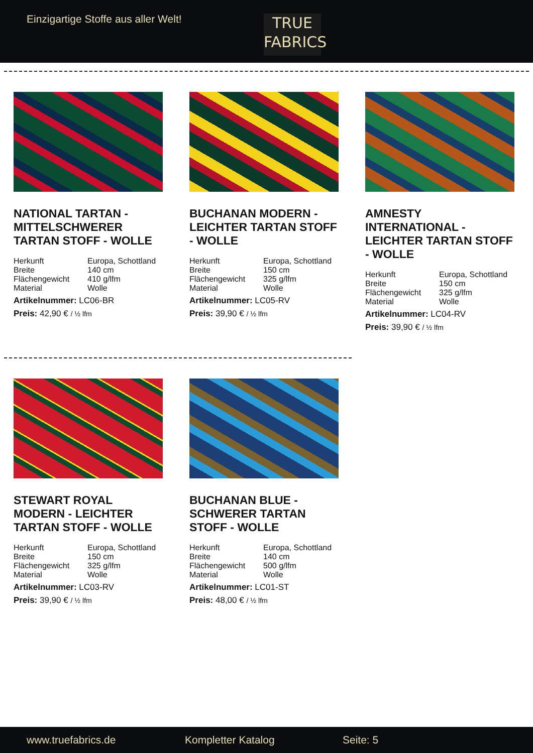Einzigartige Stoffe aus aller Welt!
TRUE
FABRICS
NATIONAL TARTAN - MITTELSCHWERER TARTAN STOFF - WOLLE
| Herkunft | Europa, Schottland |
| Breite | 140 cm |
| Flächengewicht | 410 g/lfm |
| Material | Wolle |
Artikelnummer: LC06-BR
Preis: 42,90 € / ½ lfm
BUCHANAN MODERN - LEICHTER TARTAN STOFF - WOLLE
| Herkunft | Europa, Schottland |
| Breite | 150 cm |
| Flächengewicht | 325 g/lfm |
| Material | Wolle |
Artikelnummer: LC05-RV
Preis: 39,90 € / ½ lfm
AMNESTY INTERNATIONAL - LEICHTER TARTAN STOFF - WOLLE
| Herkunft | Europa, Schottland |
| Breite | 150 cm |
| Flächengewicht | 325 g/lfm |
| Material | Wolle |
Artikelnummer: LC04-RV
Preis: 39,90 € / ½ lfm
STEWART ROYAL MODERN - LEICHTER TARTAN STOFF - WOLLE
| Herkunft | Europa, Schottland |
| Breite | 150 cm |
| Flächengewicht | 325 g/lfm |
| Material | Wolle |
Artikelnummer: LC03-RV
Preis: 39,90 € / ½ lfm
BUCHANAN BLUE - SCHWERER TARTAN STOFF - WOLLE
| Herkunft | Europa, Schottland |
| Breite | 140 cm |
| Flächengewicht | 500 g/lfm |
| Material | Wolle |
Artikelnummer: LC01-ST
Preis: 48,00 € / ½ lfm
www.truefabrics.de Kompletter Katalog Seite: 5